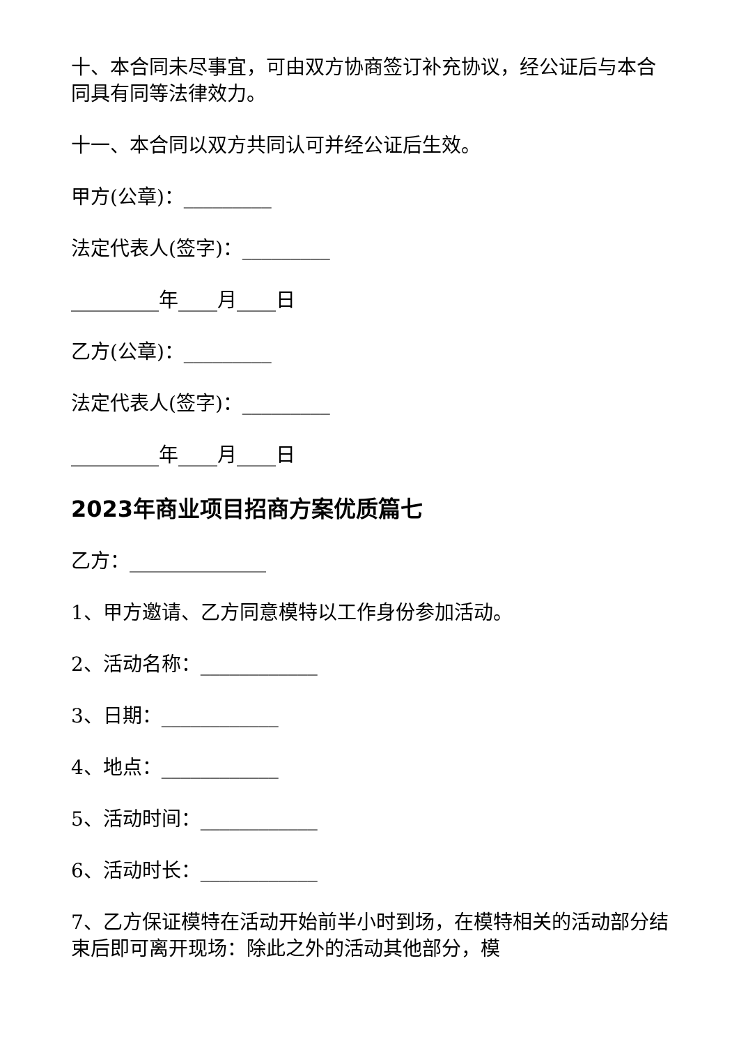十、本合同未尽事宜，可由双方协商签订补充协议，经公证后与本合同具有同等法律效力。
十一、本合同以双方共同认可并经公证后生效。
甲方(公章)：_________
法定代表人(签字)：_________
_________年____月____日
乙方(公章)：_________
法定代表人(签字)：_________
_________年____月____日
2023年商业项目招商方案优质篇七
乙方：______________
1、甲方邀请、乙方同意模特以工作身份参加活动。
2、活动名称：____________
3、日期：____________
4、地点：____________
5、活动时间：____________
6、活动时长：____________
7、乙方保证模特在活动开始前半小时到场，在模特相关的活动部分结束后即可离开现场：除此之外的活动其他部分，模